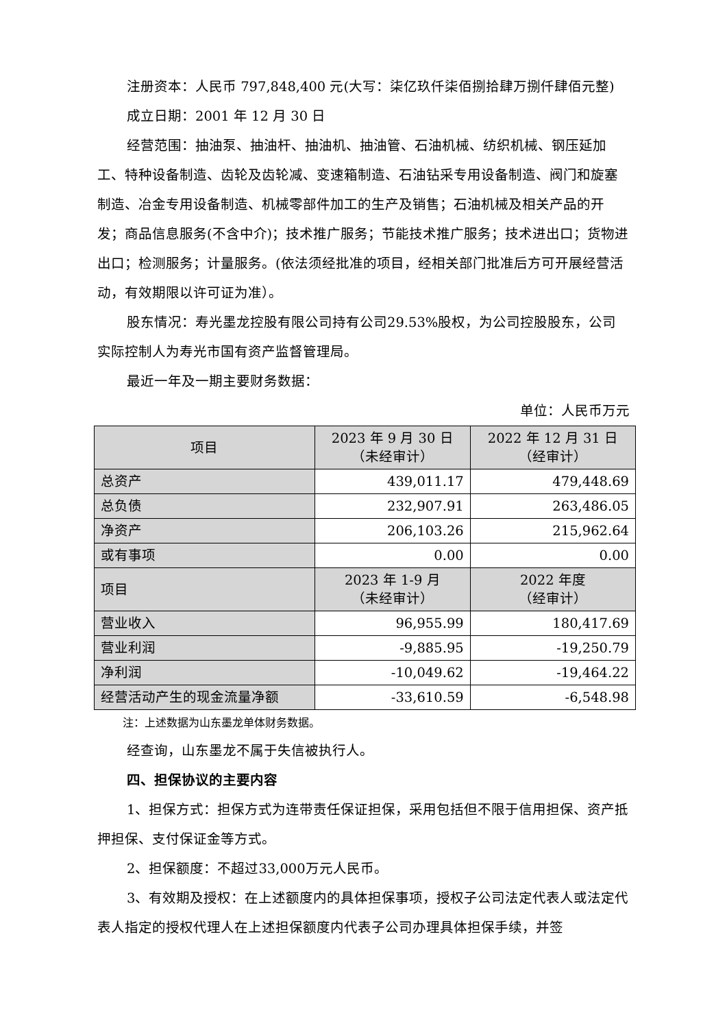注册资本：人民币 797,848,400 元(大写：柒亿玖仟柒佰捌拾肆万捌仟肆佰元整)
成立日期：2001 年 12 月 30 日
经营范围：抽油泵、抽油杆、抽油机、抽油管、石油机械、纺织机械、钢压延加工、特种设备制造、齿轮及齿轮减、变速箱制造、石油钻采专用设备制造、阀门和旋塞制造、冶金专用设备制造、机械零部件加工的生产及销售；石油机械及相关产品的开发；商品信息服务(不含中介)；技术推广服务；节能技术推广服务；技术进出口；货物进出口；检测服务；计量服务。(依法须经批准的项目，经相关部门批准后方可开展经营活动，有效期限以许可证为准）。
股东情况：寿光墨龙控股有限公司持有公司29.53%股权，为公司控股股东，公司实际控制人为寿光市国有资产监督管理局。
最近一年及一期主要财务数据：
单位：人民币万元
| 项目 | 2023 年 9 月 30 日 （未经审计） | 2022 年 12 月 31 日 （经审计） |
| --- | --- | --- |
| 总资产 | 439,011.17 | 479,448.69 |
| 总负债 | 232,907.91 | 263,486.05 |
| 净资产 | 206,103.26 | 215,962.64 |
| 或有事项 | 0.00 | 0.00 |
| 项目 | 2023 年 1-9 月 （未经审计） | 2022 年度 （经审计） |
| 营业收入 | 96,955.99 | 180,417.69 |
| 营业利润 | -9,885.95 | -19,250.79 |
| 净利润 | -10,049.62 | -19,464.22 |
| 经营活动产生的现金流量净额 | -33,610.59 | -6,548.98 |
注：上述数据为山东墨龙单体财务数据。
经查询，山东墨龙不属于失信被执行人。
四、担保协议的主要内容
1、担保方式：担保方式为连带责任保证担保，采用包括但不限于信用担保、资产抵押担保、支付保证金等方式。
2、担保额度：不超过33,000万元人民币。
3、有效期及授权：在上述额度内的具体担保事项，授权子公司法定代表人或法定代表人指定的授权代理人在上述担保额度内代表子公司办理具体担保手续，并签